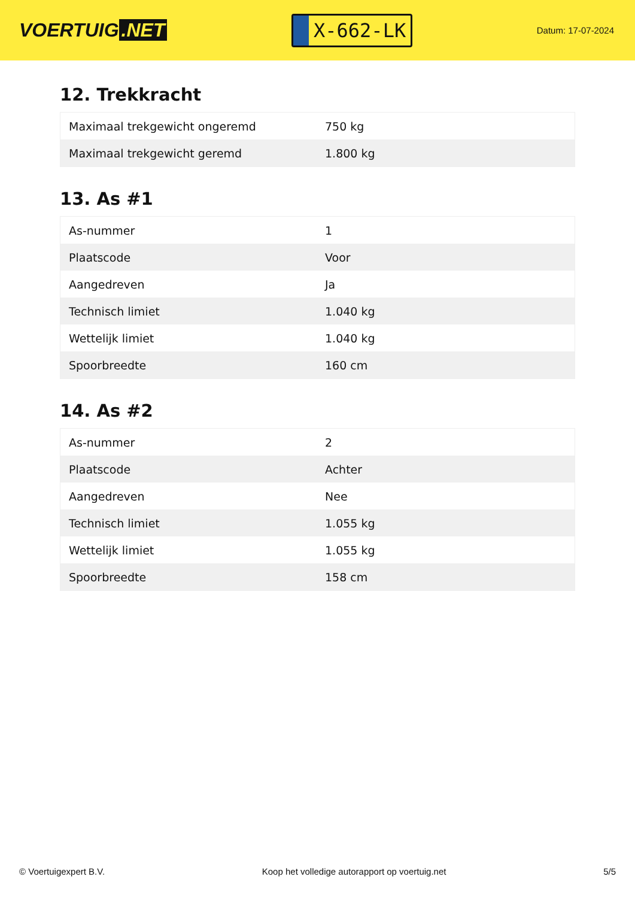VOERTUIG.NET
X-662-LK
Datum: 17-07-2024
12. Trekkracht
| Maximaal trekgewicht ongeremd | 750 kg |
| Maximaal trekgewicht geremd | 1.800 kg |
13. As #1
| As-nummer | 1 |
| Plaatscode | Voor |
| Aangedreven | Ja |
| Technisch limiet | 1.040 kg |
| Wettelijk limiet | 1.040 kg |
| Spoorbreedte | 160 cm |
14. As #2
| As-nummer | 2 |
| Plaatscode | Achter |
| Aangedreven | Nee |
| Technisch limiet | 1.055 kg |
| Wettelijk limiet | 1.055 kg |
| Spoorbreedte | 158 cm |
© Voertuigexpert B.V. Koop het volledige autorapport op voertuig.net 5/5